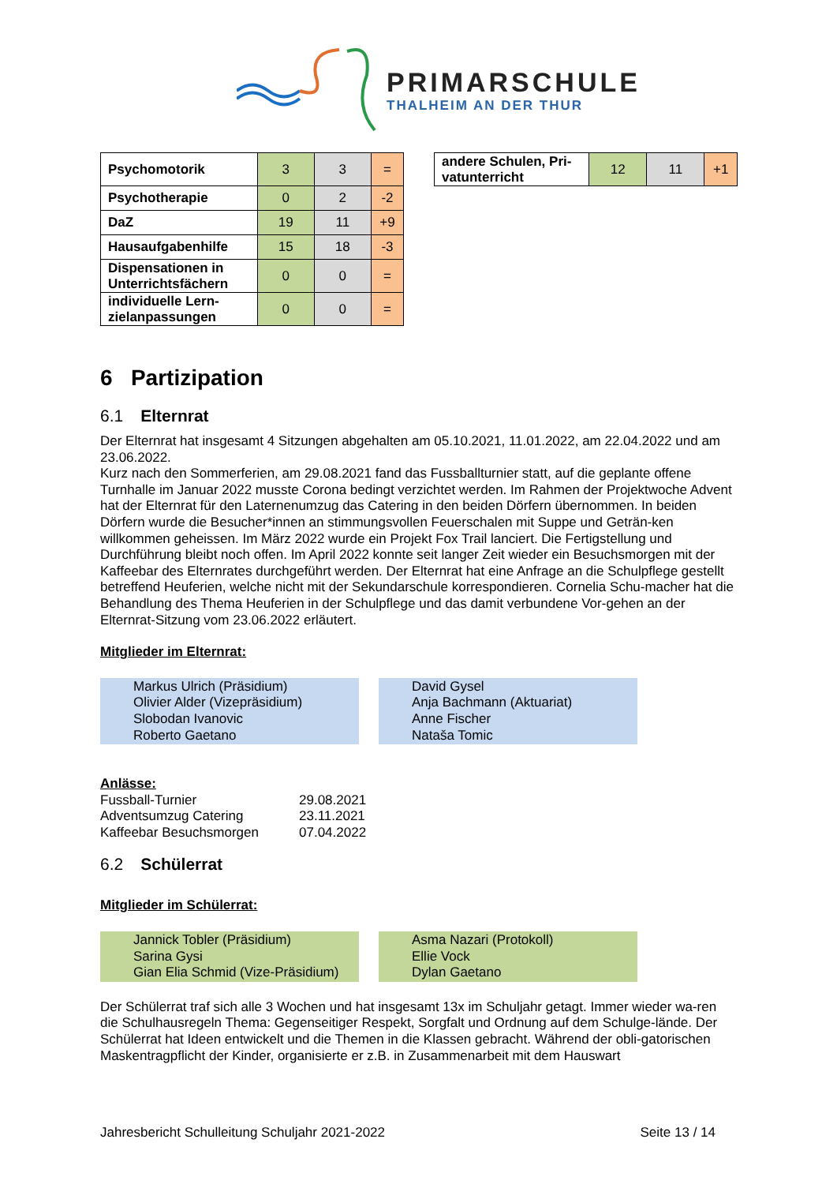PRIMARSCHULE
THALHEIM AN DER THUR
| Psychomotorik | 3 | 3 | = |
| Psychotherapie | 0 | 2 | -2 |
| DaZ | 19 | 11 | +9 |
| Hausaufgabenhilfe | 15 | 18 | -3 |
| Dispensationen in Unterrichtsfächern | 0 | 0 | = |
| individuelle Lern-zielanpassungen | 0 | 0 | = |
| andere Schulen, Pri-vatunterricht | 12 | 11 | +1 |
6 Partizipation
6.1 Elternrat
Der Elternrat hat insgesamt 4 Sitzungen abgehalten am 05.10.2021, 11.01.2022, am 22.04.2022 und am 23.06.2022.
Kurz nach den Sommerferien, am 29.08.2021 fand das Fussballturnier statt, auf die geplante offene Turnhalle im Januar 2022 musste Corona bedingt verzichtet werden. Im Rahmen der Projektwoche Advent hat der Elternrat für den Laternenumzug das Catering in den beiden Dörfern übernommen. In beiden Dörfern wurde die Besucher*innen an stimmungsvollen Feuerschalen mit Suppe und Geträn-ken willkommen geheissen. Im März 2022 wurde ein Projekt Fox Trail lanciert. Die Fertigstellung und Durchführung bleibt noch offen. Im April 2022 konnte seit langer Zeit wieder ein Besuchsmorgen mit der Kaffeebar des Elternrates durchgeführt werden. Der Elternrat hat eine Anfrage an die Schulpflege gestellt betreffend Heuferien, welche nicht mit der Sekundarschule korrespondieren. Cornelia Schu-macher hat die Behandlung des Thema Heuferien in der Schulpflege und das damit verbundene Vor-gehen an der Elternrat-Sitzung vom 23.06.2022 erläutert.
Mitglieder im Elternrat:
Markus Ulrich (Präsidium)
Olivier Alder (Vizepräsidium)
Slobodan Ivanovic
Roberto Gaetano
David Gysel
Anja Bachmann (Aktuariat)
Anne Fischer
Nataša Tomic
Anlässe:
| Fussball-Turnier | 29.08.2021 |
| Adventsumzug Catering | 23.11.2021 |
| Kaffeebar Besuchsmorgen | 07.04.2022 |
6.2 Schülerrat
Mitglieder im Schülerrat:
Jannick Tobler (Präsidium)
Sarina Gysi
Gian Elia Schmid (Vize-Präsidium)
Asma Nazari (Protokoll)
Ellie Vock
Dylan Gaetano
Der Schülerrat traf sich alle 3 Wochen und hat insgesamt 13x im Schuljahr getagt. Immer wieder wa-ren die Schulhausregeln Thema: Gegenseitiger Respekt, Sorgfalt und Ordnung auf dem Schulge-lände. Der Schülerrat hat Ideen entwickelt und die Themen in die Klassen gebracht. Während der obli-gatorischen Maskentragpflicht der Kinder, organisierte er z.B. in Zusammenarbeit mit dem Hauswart
Jahresbericht Schulleitung Schuljahr 2021-2022 Seite 13 / 14